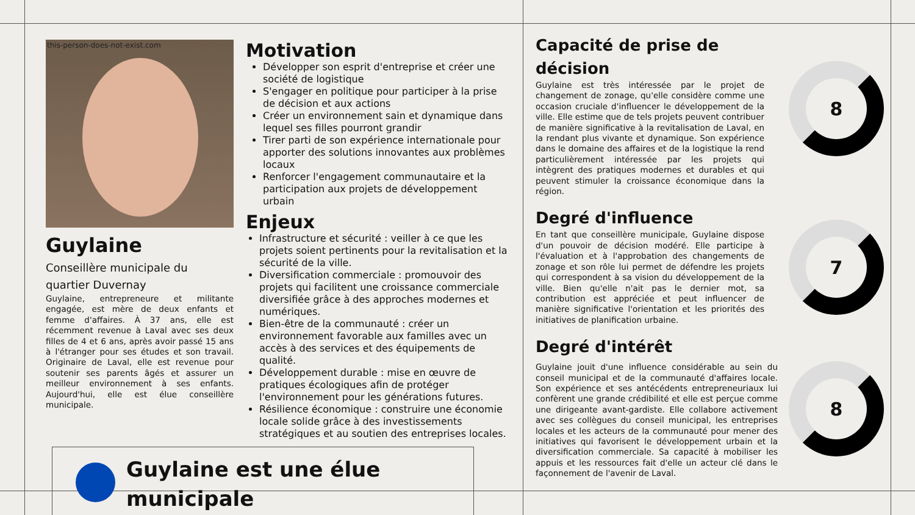this-person-does-not-exist.com
Guylaine
Conseillère municipale du quartier Duvernay
Guylaine, entrepreneure et militante engagée, est mère de deux enfants et femme d'affaires. À 37 ans, elle est récemment revenue à Laval avec ses deux filles de 4 et 6 ans, après avoir passé 15 ans à l'étranger pour ses études et son travail. Originaire de Laval, elle est revenue pour soutenir ses parents âgés et assurer un meilleur environnement à ses enfants. Aujourd'hui, elle est élue conseillère municipale.
Motivation
Développer son esprit d'entreprise et créer une société de logistique
S'engager en politique pour participer à la prise de décision et aux actions
Créer un environnement sain et dynamique dans lequel ses filles pourront grandir
Tirer parti de son expérience internationale pour apporter des solutions innovantes aux problèmes locaux
Renforcer l'engagement communautaire et la participation aux projets de développement urbain
Enjeux
Infrastructure et sécurité : veiller à ce que les projets soient pertinents pour la revitalisation et la sécurité de la ville.
Diversification commerciale : promouvoir des projets qui facilitent une croissance commerciale diversifiée grâce à des approches modernes et numériques.
Bien-être de la communauté : créer un environnement favorable aux familles avec un accès à des services et des équipements de qualité.
Développement durable : mise en œuvre de pratiques écologiques afin de protéger l'environnement pour les générations futures.
Résilience économique : construire une économie locale solide grâce à des investissements stratégiques et au soutien des entreprises locales.
Guylaine est une élue municipale
Capacité de prise de décision
Guylaine est très intéressée par le projet de changement de zonage, qu'elle considère comme une occasion cruciale d'influencer le développement de la ville. Elle estime que de tels projets peuvent contribuer de manière significative à la revitalisation de Laval, en la rendant plus vivante et dynamique. Son expérience dans le domaine des affaires et de la logistique la rend particulièrement intéressée par les projets qui intègrent des pratiques modernes et durables et qui peuvent stimuler la croissance économique dans la région.
Degré d'influence
En tant que conseillère municipale, Guylaine dispose d'un pouvoir de décision modéré. Elle participe à l'évaluation et à l'approbation des changements de zonage et son rôle lui permet de défendre les projets qui correspondent à sa vision du développement de la ville. Bien qu'elle n'ait pas le dernier mot, sa contribution est appréciée et peut influencer de manière significative l'orientation et les priorités des initiatives de planification urbaine.
Degré d'intérêt
Guylaine jouit d'une influence considérable au sein du conseil municipal et de la communauté d'affaires locale. Son expérience et ses antécédents entrepreneuriaux lui confèrent une grande crédibilité et elle est perçue comme une dirigeante avant-gardiste. Elle collabore activement avec ses collègues du conseil municipal, les entreprises locales et les acteurs de la communauté pour mener des initiatives qui favorisent le développement urbain et la diversification commerciale. Sa capacité à mobiliser les appuis et les ressources fait d'elle un acteur clé dans le façonnement de l'avenir de Laval.
8
7
8